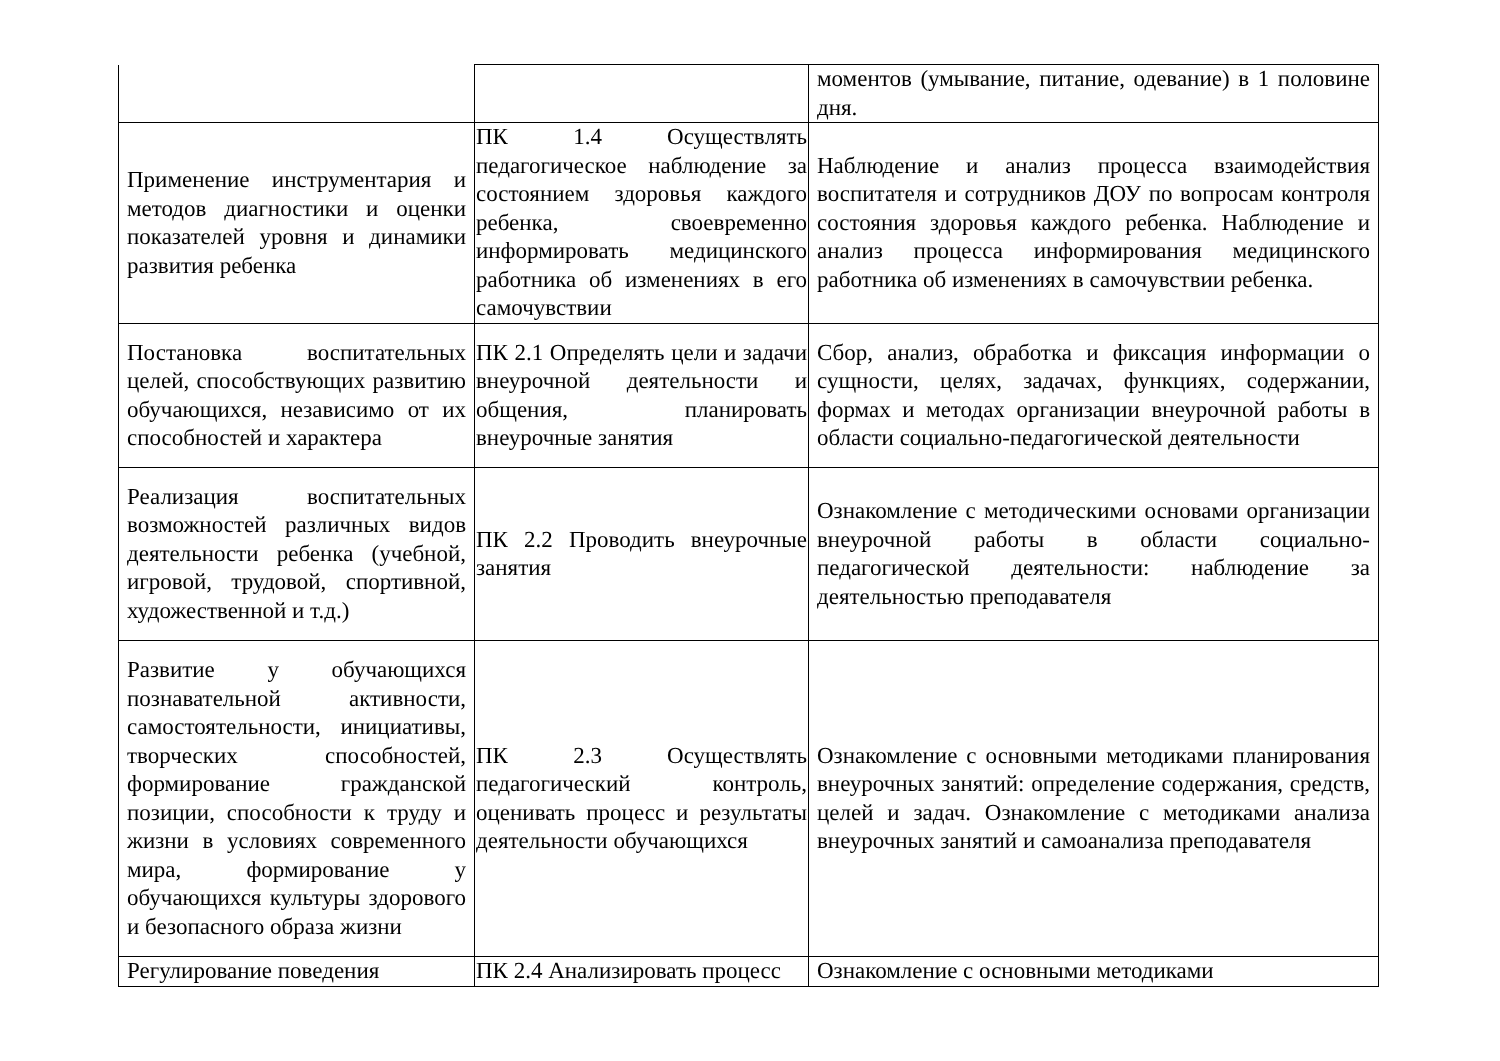| | | моментов (умывание, питание, одевание) в 1 половине дня. |
| Применение инструментария и методов диагностики и оценки показателей уровня и динамики развития ребенка | ПК 1.4 Осуществлять педагогическое наблюдение за состоянием здоровья каждого ребенка, своевременно информировать медицинского работника об изменениях в его самочувствии | Наблюдение и анализ процесса взаимодействия воспитателя и сотрудников ДОУ по вопросам контроля состояния здоровья каждого ребенка. Наблюдение и анализ процесса информирования медицинского работника об изменениях в самочувствии ребенка. |
| Постановка воспитательных целей, способствующих развитию обучающихся, независимо от их способностей и характера | ПК 2.1 Определять цели и задачи внеурочной деятельности и общения, планировать внеурочные занятия | Сбор, анализ, обработка и фиксация информации о сущности, целях, задачах, функциях, содержании, формах и методах организации внеурочной работы в области социально-педагогической деятельности |
| Реализация воспитательных возможностей различных видов деятельности ребенка (учебной, игровой, трудовой, спортивной, художественной и т.д.) | ПК 2.2 Проводить внеурочные занятия | Ознакомление с методическими основами организации внеурочной работы в области социально-педагогической деятельности: наблюдение за деятельностью преподавателя |
| Развитие у обучающихся познавательной активности, самостоятельности, инициативы, творческих способностей, формирование гражданской позиции, способности к труду и жизни в условиях современного мира, формирование у обучающихся культуры здорового и безопасного образа жизни | ПК 2.3 Осуществлять педагогический контроль, оценивать процесс и результаты деятельности обучающихся | Ознакомление с основными методиками планирования внеурочных занятий: определение содержания, средств, целей и задач. Ознакомление с методиками анализа внеурочных занятий и самоанализа преподавателя |
| Регулирование поведения | ПК 2.4 Анализировать процесс | Ознакомление с основными методиками |